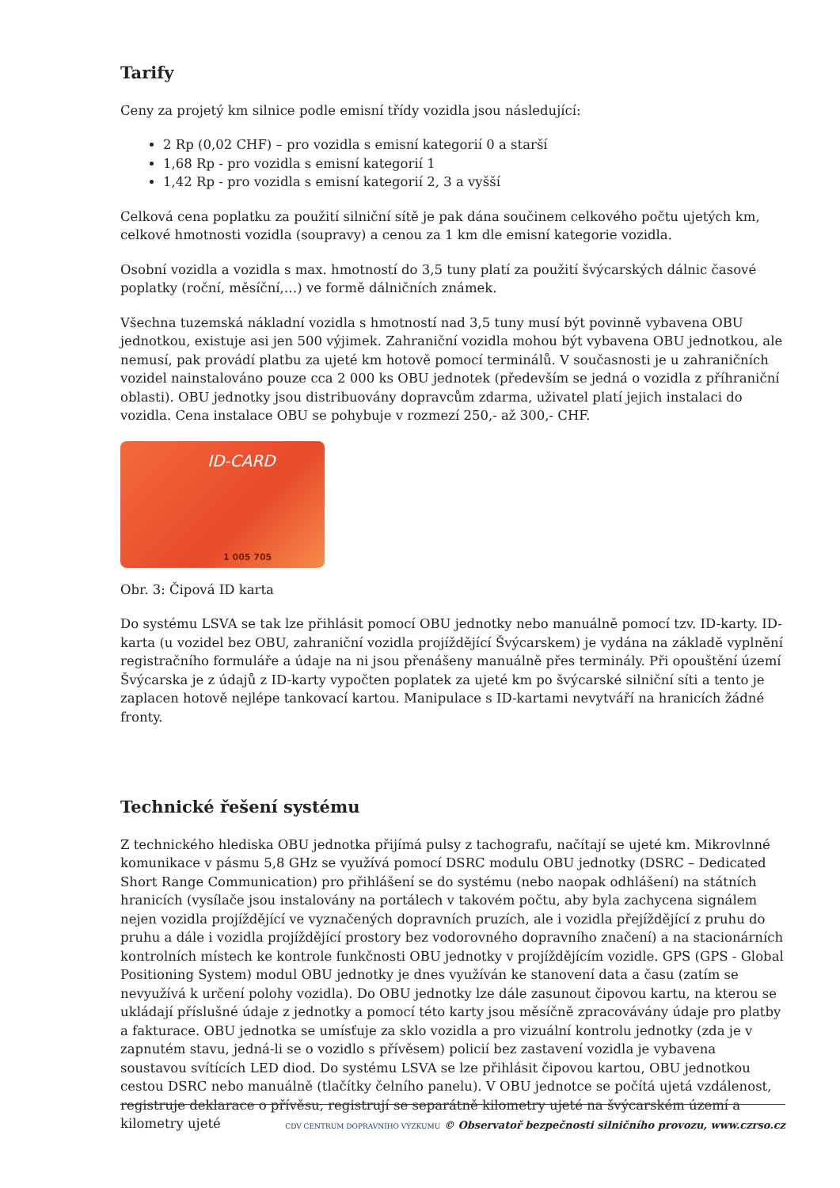Tarify
Ceny za projetý km silnice podle emisní třídy vozidla jsou následující:
2 Rp (0,02 CHF) – pro vozidla s emisní kategorií 0 a starší
1,68 Rp - pro vozidla s emisní kategorií 1
1,42 Rp - pro vozidla s emisní kategorií 2, 3 a vyšší
Celková cena poplatku za použití silniční sítě je pak dána součinem celkového počtu ujetých km, celkové hmotnosti vozidla (soupravy) a cenou za 1 km dle emisní kategorie vozidla.
Osobní vozidla a vozidla s max. hmotností do 3,5 tuny platí za použití švýcarských dálnic časové poplatky (roční, měsíční,…) ve formě dálničních známek.
Všechna tuzemská nákladní vozidla s hmotností nad 3,5 tuny musí být povinně vybavena OBU jednotkou, existuje asi jen 500 výjimek. Zahraniční vozidla mohou být vybavena OBU jednotkou, ale nemusí, pak provádí platbu za ujeté km hotově pomocí terminálů. V současnosti je u zahraničních vozidel nainstalováno pouze cca 2 000 ks OBU jednotek (především se jedná o vozidla z příhraniční oblasti). OBU jednotky jsou distribuovány dopravcům zdarma, uživatel platí jejich instalaci do vozidla. Cena instalace OBU se pohybuje v rozmezí 250,- až 300,- CHF.
ID-CARD
1 005 705
Obr. 3: Čipová ID karta
Do systému LSVA se tak lze přihlásit pomocí OBU jednotky nebo manuálně pomocí tzv. ID-karty. ID-karta (u vozidel bez OBU, zahraniční vozidla projíždějící Švýcarskem) je vydána na základě vyplnění registračního formuláře a údaje na ni jsou přenášeny manuálně přes terminály. Při opouštění území Švýcarska je z údajů z ID-karty vypočten poplatek za ujeté km po švýcarské silniční síti a tento je zaplacen hotově nejlépe tankovací kartou. Manipulace s ID-kartami nevytváří na hranicích žádné fronty.
Technické řešení systému
Z technického hlediska OBU jednotka přijímá pulsy z tachografu, načítají se ujeté km. Mikrovlnné komunikace v pásmu 5,8 GHz se využívá pomocí DSRC modulu OBU jednotky (DSRC – Dedicated Short Range Communication) pro přihlášení se do systému (nebo naopak odhlášení) na státních hranicích (vysílače jsou instalovány na portálech v takovém počtu, aby byla zachycena signálem nejen vozidla projíždějící ve vyznačených dopravních pruzích, ale i vozidla přejíždějící z pruhu do pruhu a dále i vozidla projíždějící prostory bez vodorovného dopravního značení) a na stacionárních kontrolních místech ke kontrole funkčnosti OBU jednotky v projíždějícím vozidle. GPS (GPS - Global Positioning System) modul OBU jednotky je dnes využíván ke stanovení data a času (zatím se nevyužívá k určení polohy vozidla). Do OBU jednotky lze dále zasunout čipovou kartu, na kterou se ukládají příslušné údaje z jednotky a pomocí této karty jsou měsíčně zpracovávány údaje pro platby a fakturace. OBU jednotka se umísťuje za sklo vozidla a pro vizuální kontrolu jednotky (zda je v zapnutém stavu, jedná-li se o vozidlo s přívěsem) policií bez zastavení vozidla je vybavena soustavou svítících LED diod. Do systému LSVA se lze přihlásit čipovou kartou, OBU jednotkou cestou DSRC nebo manuálně (tlačítky čelního panelu). V OBU jednotce se počítá ujetá vzdálenost, registruje deklarace o přívěsu, registrují se separátně kilometry ujeté na švýcarském území a kilometry ujeté
CDV CENTRUM DOPRAVNÍHO VÝZKUMU © Observatoř bezpečnosti silničního provozu, www.czrso.cz